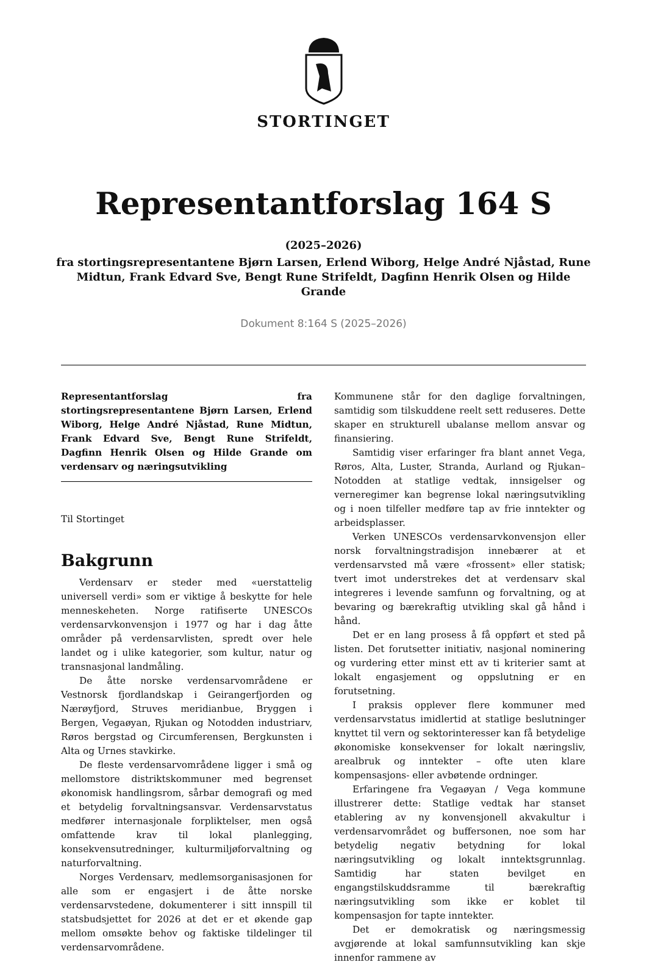STORTINGET
Representantforslag 164 S
(2025–2026)
fra stortingsrepresentantene Bjørn Larsen, Erlend Wiborg, Helge André Njåstad, Rune Midtun, Frank Edvard Sve, Bengt Rune Strifeldt, Dagfinn Henrik Olsen og Hilde Grande
Dokument 8:164 S (2025–2026)
Representantforslag fra stortingsrepresentantene Bjørn Larsen, Erlend Wiborg, Helge André Njåstad, Rune Midtun, Frank Edvard Sve, Bengt Rune Strifeldt, Dagfinn Henrik Olsen og Hilde Grande om verdensarv og næringsutvikling
Til Stortinget
Bakgrunn
Verdensarv er steder med «uerstattelig universell verdi» som er viktige å beskytte for hele menneskeheten. Norge ratifiserte UNESCOs verdensarvkonvensjon i 1977 og har i dag åtte områder på verdensarvlisten, spredt over hele landet og i ulike kategorier, som kultur, natur og transnasjonal landmåling.
De åtte norske verdensarvområdene er Vestnorsk fjordlandskap i Geirangerfjorden og Nærøyfjord, Struves meridianbue, Bryggen i Bergen, Vegaøyan, Rjukan og Notodden industriarv, Røros bergstad og Circumferensen, Bergkunsten i Alta og Urnes stavkirke.
De fleste verdensarvområdene ligger i små og mellomstore distriktskommuner med begrenset økonomisk handlingsrom, sårbar demografi og med et betydelig forvaltningsansvar. Verdensarvstatus medfører internasjonale forpliktelser, men også omfattende krav til lokal planlegging, konsekvensutredninger, kulturmiljøforvaltning og naturforvaltning.
Norges Verdensarv, medlemsorganisasjonen for alle som er engasjert i de åtte norske verdensarvstedene, dokumenterer i sitt innspill til statsbudsjettet for 2026 at det er et økende gap mellom omsøkte behov og faktiske tildelinger til verdensarvområdene.
Kommunene står for den daglige forvaltningen, samtidig som tilskuddene reelt sett reduseres. Dette skaper en strukturell ubalanse mellom ansvar og finansiering.
Samtidig viser erfaringer fra blant annet Vega, Røros, Alta, Luster, Stranda, Aurland og Rjukan–Notodden at statlige vedtak, innsigelser og verneregimer kan begrense lokal næringsutvikling og i noen tilfeller medføre tap av frie inntekter og arbeidsplasser.
Verken UNESCOs verdensarvkonvensjon eller norsk forvaltningstradisjon innebærer at et verdensarvsted må være «frossent» eller statisk; tvert imot understrekes det at verdensarv skal integreres i levende samfunn og forvaltning, og at bevaring og bærekraftig utvikling skal gå hånd i hånd.
Det er en lang prosess å få oppført et sted på listen. Det forutsetter initiativ, nasjonal nominering og vurdering etter minst ett av ti kriterier samt at lokalt engasjement og oppslutning er en forutsetning.
I praksis opplever flere kommuner med verdensarvstatus imidlertid at statlige beslutninger knyttet til vern og sektorinteresser kan få betydelige økonomiske konsekvenser for lokalt næringsliv, arealbruk og inntekter – ofte uten klare kompensasjons- eller avbøtende ordninger.
Erfaringene fra Vegaøyan / Vega kommune illustrerer dette: Statlige vedtak har stanset etablering av ny konvensjonell akvakultur i verdensarvområdet og buffersonen, noe som har betydelig negativ betydning for lokal næringsutvikling og lokalt inntektsgrunnlag. Samtidig har staten bevilget en engangstilskuddsramme til bærekraftig næringsutvikling som ikke er koblet til kompensasjon for tapte inntekter.
Det er demokratisk og næringsmessig avgjørende at lokal samfunnsutvikling kan skje innenfor rammene av